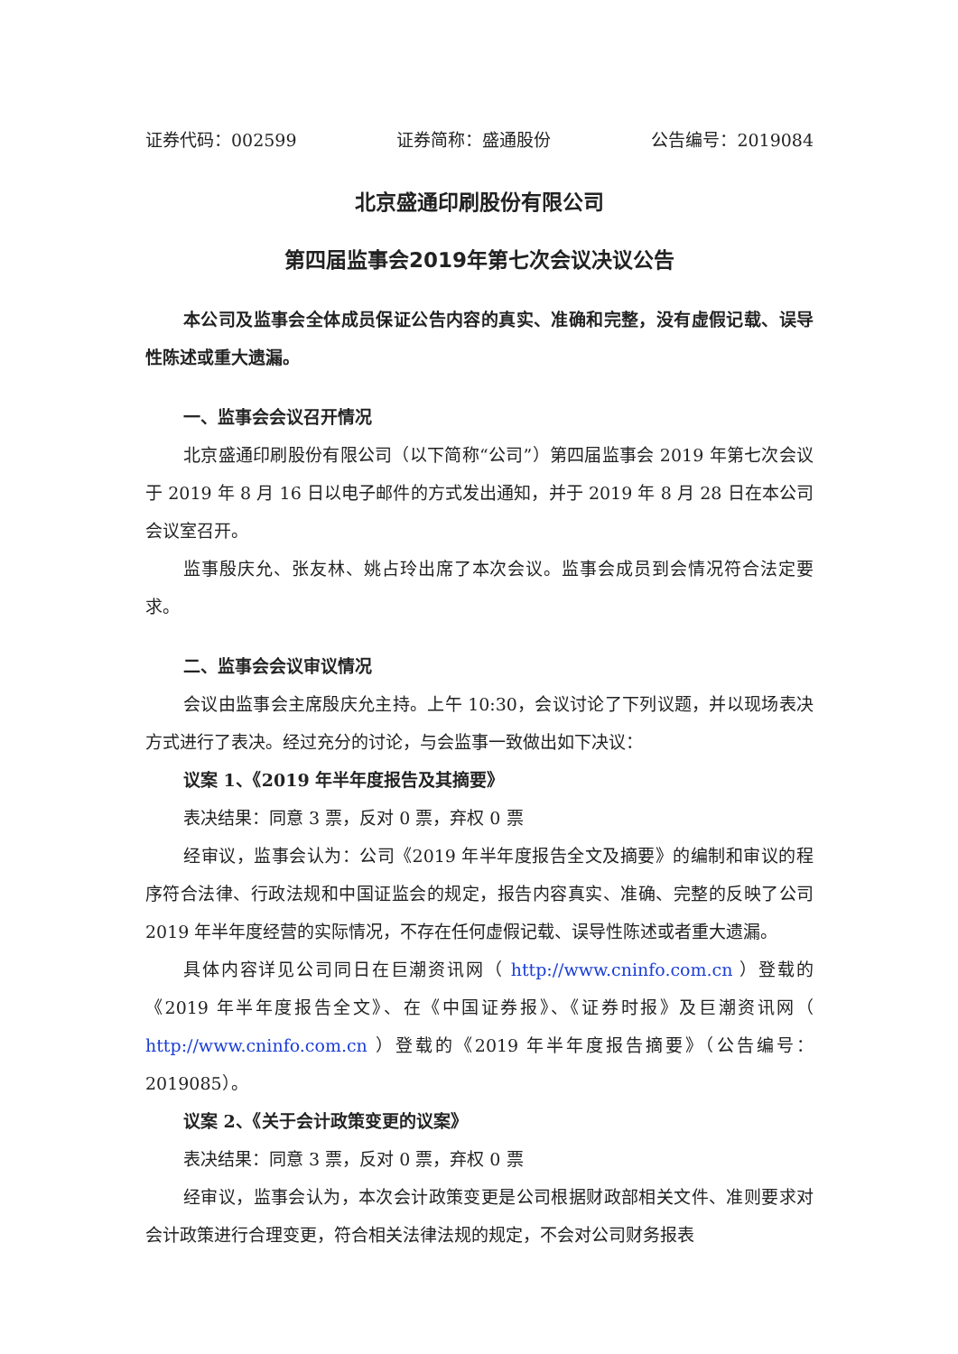证券代码：002599 证券简称：盛通股份 公告编号：2019084
北京盛通印刷股份有限公司
第四届监事会2019年第七次会议决议公告
本公司及监事会全体成员保证公告内容的真实、准确和完整，没有虚假记载、误导性陈述或重大遗漏。
一、监事会会议召开情况
北京盛通印刷股份有限公司（以下简称“公司”）第四届监事会 2019 年第七次会议于 2019 年 8 月 16 日以电子邮件的方式发出通知，并于 2019 年 8 月 28 日在本公司会议室召开。
监事殷庆允、张友林、姚占玲出席了本次会议。监事会成员到会情况符合法定要求。
二、监事会会议审议情况
会议由监事会主席殷庆允主持。上午 10:30，会议讨论了下列议题，并以现场表决方式进行了表决。经过充分的讨论，与会监事一致做出如下决议：
议案 1、《2019 年半年度报告及其摘要》
表决结果：同意 3 票，反对 0 票，弃权 0 票
经审议，监事会认为：公司《2019 年半年度报告全文及摘要》的编制和审议的程序符合法律、行政法规和中国证监会的规定，报告内容真实、准确、完整的反映了公司 2019 年半年度经营的实际情况，不存在任何虚假记载、误导性陈述或者重大遗漏。
具体内容详见公司同日在巨潮资讯网（ http://www.cninfo.com.cn ）登载的《2019 年半年度报告全文》、在《中国证券报》、《证券时报》及巨潮资讯网（ http://www.cninfo.com.cn ）登载的《2019 年半年度报告摘要》（公告编号：2019085）。
议案 2、《关于会计政策变更的议案》
表决结果：同意 3 票，反对 0 票，弃权 0 票
经审议，监事会认为，本次会计政策变更是公司根据财政部相关文件、准则要求对会计政策进行合理变更，符合相关法律法规的规定，不会对公司财务报表